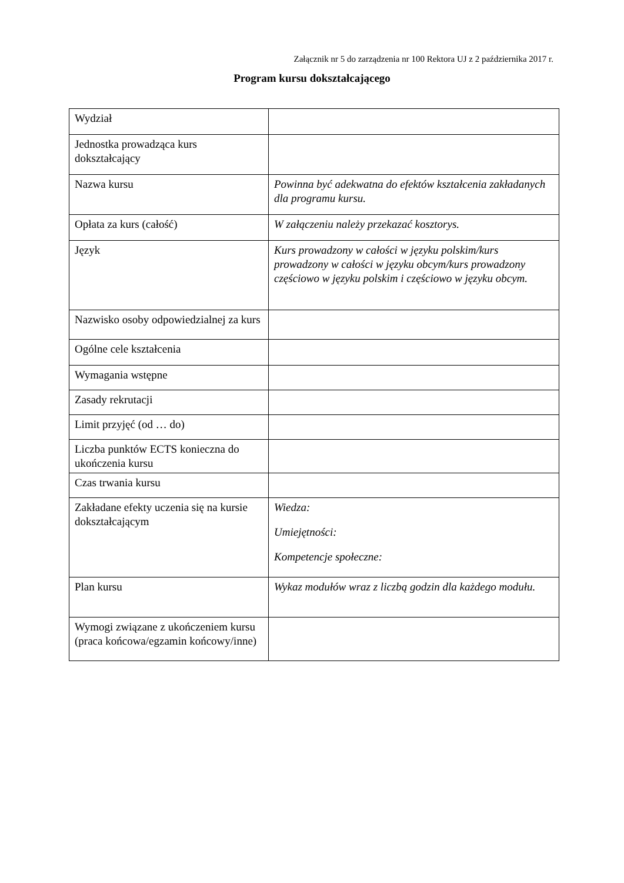Załącznik nr 5 do zarządzenia nr 100 Rektora UJ z 2 października 2017 r.
Program kursu dokształcającego
| Wydział | |
| Jednostka prowadząca kurs dokształcający | |
| Nazwa kursu | Powinna być adekwatna do efektów kształcenia zakładanych dla programu kursu. |
| Opłata za kurs (całość) | W załączeniu należy przekazać kosztorys. |
| Język | Kurs prowadzony w całości w języku polskim/kurs prowadzony w całości w języku obcym/kurs prowadzony częściowo w języku polskim i częściowo w języku obcym. |
| Nazwisko osoby odpowiedzialnej za kurs | |
| Ogólne cele kształcenia | |
| Wymagania wstępne | |
| Zasady rekrutacji | |
| Limit przyjęć (od … do) | |
| Liczba punktów ECTS konieczna do ukończenia kursu | |
| Czas trwania kursu | |
| Zakładane efekty uczenia się na kursie dokształcającym | Wiedza: Umiejętności: Kompetencje społeczne: |
| Plan kursu | Wykaz modułów wraz z liczbą godzin dla każdego modułu. |
| Wymogi związane z ukończeniem kursu (praca końcowa/egzamin końcowy/inne) | |